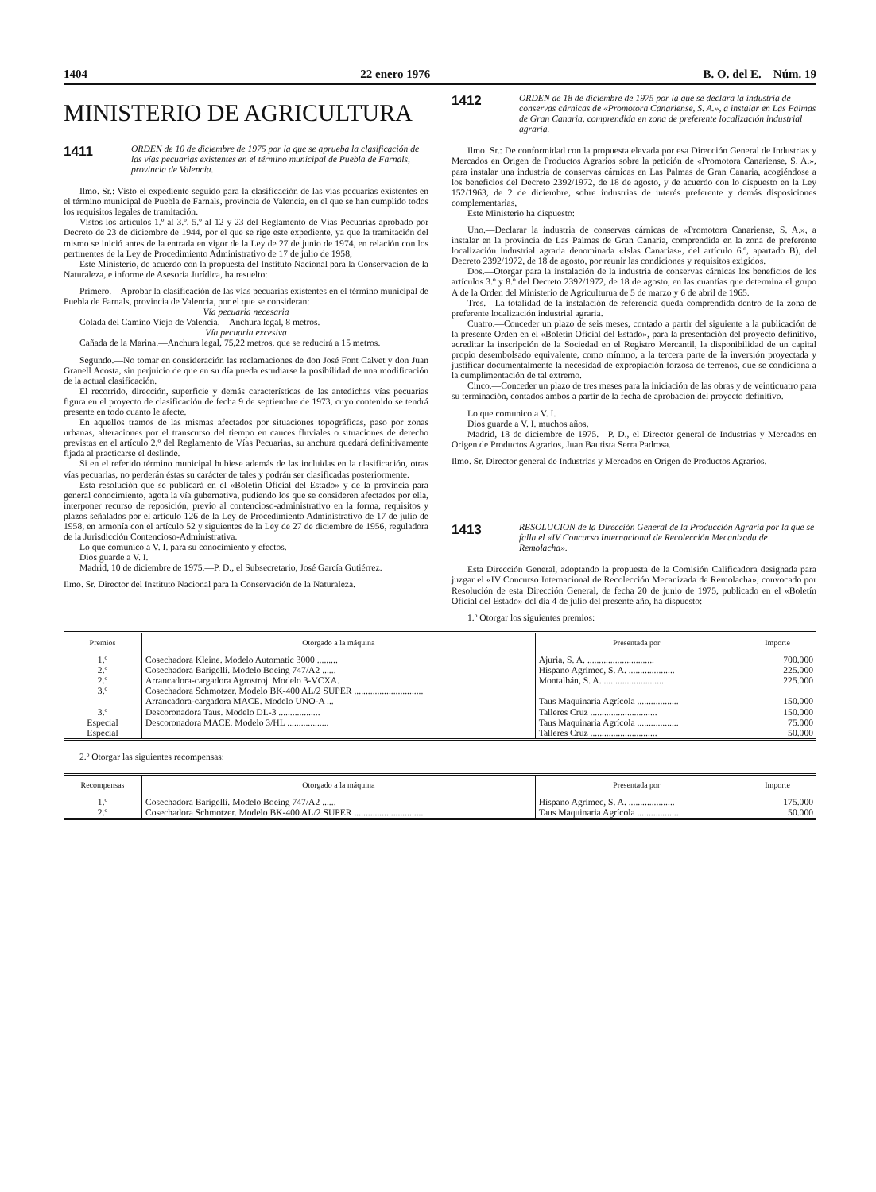1404 22 enero 1976 B. O. del E.—Núm. 19
MINISTERIO DE AGRICULTURA
1411
ORDEN de 10 de diciembre de 1975 por la que se aprueba la clasificación de las vías pecuarias existentes en el término municipal de Puebla de Farnals, provincia de Valencia.
Ilmo. Sr.: Visto el expediente seguido para la clasificación de las vías pecuarias existentes en el término municipal de Puebla de Farnals, provincia de Valencia, en el que se han cumplido todos los requisitos legales de tramitación.
Vistos los artículos 1.º al 3.º, 5.º al 12 y 23 del Reglamento de Vías Pecuarias aprobado por Decreto de 23 de diciembre de 1944, por el que se rige este expediente, ya que la tramitación del mismo se inició antes de la entrada en vigor de la Ley de 27 de junio de 1974, en relación con los pertinentes de la Ley de Procedimiento Administrativo de 17 de julio de 1958,
Este Ministerio, de acuerdo con la propuesta del Instituto Nacional para la Conservación de la Naturaleza, e informe de Asesoría Jurídica, ha resuelto:
Primero.—Aprobar la clasificación de las vías pecuarias existentes en el término municipal de Puebla de Farnals, provincia de Valencia, por el que se consideran:
Vía pecuaria necesaria
Colada del Camino Viejo de Valencia.—Anchura legal, 8 metros.
Vía pecuaria excesiva
Cañada de la Marina.—Anchura legal, 75,22 metros, que se reducirá a 15 metros.
Segundo.—No tomar en consideración las reclamaciones de don José Font Calvet y don Juan Granell Acosta, sin perjuicio de que en su día pueda estudiarse la posibilidad de una modificación de la actual clasificación.
El recorrido, dirección, superficie y demás características de las antedichas vías pecuarias figura en el proyecto de clasificación de fecha 9 de septiembre de 1973, cuyo contenido se tendrá presente en todo cuanto le afecte.
En aquellos tramos de las mismas afectados por situaciones topográficas, paso por zonas urbanas, alteraciones por el transcurso del tiempo en cauces fluviales o situaciones de derecho previstas en el artículo 2.º del Reglamento de Vías Pecuarias, su anchura quedará definitivamente fijada al practicarse el deslinde.
Si en el referido término municipal hubiese además de las incluidas en la clasificación, otras vías pecuarias, no perderán éstas su carácter de tales y podrán ser clasificadas posteriormente.
Esta resolución que se publicará en el «Boletín Oficial del Estado» y de la provincia para general conocimiento, agota la vía gubernativa, pudiendo los que se consideren afectados por ella, interponer recurso de reposición, previo al contencioso-administrativo en la forma, requisitos y plazos señalados por el artículo 126 de la Ley de Procedimiento Administrativo de 17 de julio de 1958, en armonía con el artículo 52 y siguientes de la Ley de 27 de diciembre de 1956, reguladora de la Jurisdicción Contencioso-Administrativa.
Lo que comunico a V. I. para su conocimiento y efectos.
Dios guarde a V. I.
Madrid, 10 de diciembre de 1975.—P. D., el Subsecretario, José García Gutiérrez.
Ilmo. Sr. Director del Instituto Nacional para la Conservación de la Naturaleza.
1412
ORDEN de 18 de diciembre de 1975 por la que se declara la industria de conservas cárnicas de «Promotora Canariense, S. A.», a instalar en Las Palmas de Gran Canaria, comprendida en zona de preferente localización industrial agraria.
Ilmo. Sr.: De conformidad con la propuesta elevada por esa Dirección General de Industrias y Mercados en Origen de Productos Agrarios sobre la petición de «Promotora Canariense, S. A.», para instalar una industria de conservas cárnicas en Las Palmas de Gran Canaria, acogiéndose a los beneficios del Decreto 2392/1972, de 18 de agosto, y de acuerdo con lo dispuesto en la Ley 152/1963, de 2 de diciembre, sobre industrias de interés preferente y demás disposiciones complementarias,
Este Ministerio ha dispuesto:
Uno.—Declarar la industria de conservas cárnicas de «Promotora Canariense, S. A.», a instalar en la provincia de Las Palmas de Gran Canaria, comprendida en la zona de preferente localización industrial agraria denominada «Islas Canarias», del artículo 6.º, apartado B), del Decreto 2392/1972, de 18 de agosto, por reunir las condiciones y requisitos exigidos.
Dos.—Otorgar para la instalación de la industria de conservas cárnicas los beneficios de los artículos 3.º y 8.º del Decreto 2392/1972, de 18 de agosto, en las cuantías que determina el grupo A de la Orden del Ministerio de Agriculturua de 5 de marzo y 6 de abril de 1965.
Tres.—La totalidad de la instalación de referencia queda comprendida dentro de la zona de preferente localización industrial agraria.
Cuatro.—Conceder un plazo de seis meses, contado a partir del siguiente a la publicación de la presente Orden en el «Boletín Oficial del Estado», para la presentación del proyecto definitivo, acreditar la inscripción de la Sociedad en el Registro Mercantil, la disponibilidad de un capital propio desembolsado equivalente, como mínimo, a la tercera parte de la inversión proyectada y justificar documentalmente la necesidad de expropiación forzosa de terrenos, que se condiciona a la cumplimentación de tal extremo.
Cinco.—Conceder un plazo de tres meses para la iniciación de las obras y de veinticuatro para su terminación, contados ambos a partir de la fecha de aprobación del proyecto definitivo.
Lo que comunico a V. I.
Dios guarde a V. I. muchos años.
Madrid, 18 de diciembre de 1975.—P. D., el Director general de Industrias y Mercados en Origen de Productos Agrarios, Juan Bautista Serra Padrosa.
Ilmo. Sr. Director general de Industrias y Mercados en Origen de Productos Agrarios.
1413
RESOLUCION de la Dirección General de la Producción Agraria por la que se falla el «IV Concurso Internacional de Recolección Mecanizada de Remolacha».
Esta Dirección General, adoptando la propuesta de la Comisión Calificadora designada para juzgar el «IV Concurso Internacional de Recolección Mecanizada de Remolacha», convocado por Resolución de esta Dirección General, de fecha 20 de junio de 1975, publicado en el «Boletín Oficial del Estado» del día 4 de julio del presente año, ha dispuesto:
1.º Otorgar los siguientes premios:
| Premios | Otorgado a la máquina | Presentada por | Importe |
| --- | --- | --- | --- |
| 1.º 2.º 2.º 3.º 3.º Especial Especial | Cosechadora Kleine. Modelo Automatic 3000 ......... Cosechadora Barigelli. Modelo Boeing 747/A2 ...... Arrancadora-cargadora Agrostroj. Modelo 3-VCXA. Cosechadora Schmotzer. Modelo BK-400 AL/2 SUPER .............................. Arrancadora-cargadora MACE. Modelo UNO-A ... Descoronadora Taus. Modelo DL-3 .................. Descoronadora MACE. Modelo 3/HL .................. | Ajuria, S. A. ............................. Hispano Agrimec, S. A. .................... Montalbán, S. A. .......................... Taus Maquinaria Agrícola .................. Talleres Cruz ............................. Taus Maquinaria Agrícola .................. Talleres Cruz ............................. | 700.000 225.000 225.000 150.000 150.000 75.000 50.000 |
2.º Otorgar las siguientes recompensas:
| Recompensas | Otorgado a la máquina | Presentada por | Importe |
| --- | --- | --- | --- |
| 1.º 2.º | Cosechadora Barigelli. Modelo Boeing 747/A2 ...... Cosechadora Schmotzer. Modelo BK-400 AL/2 SUPER .............................. | Hispano Agrimec, S. A. .................... Taus Maquinaria Agrícola .................. | 175.000 50.000 |